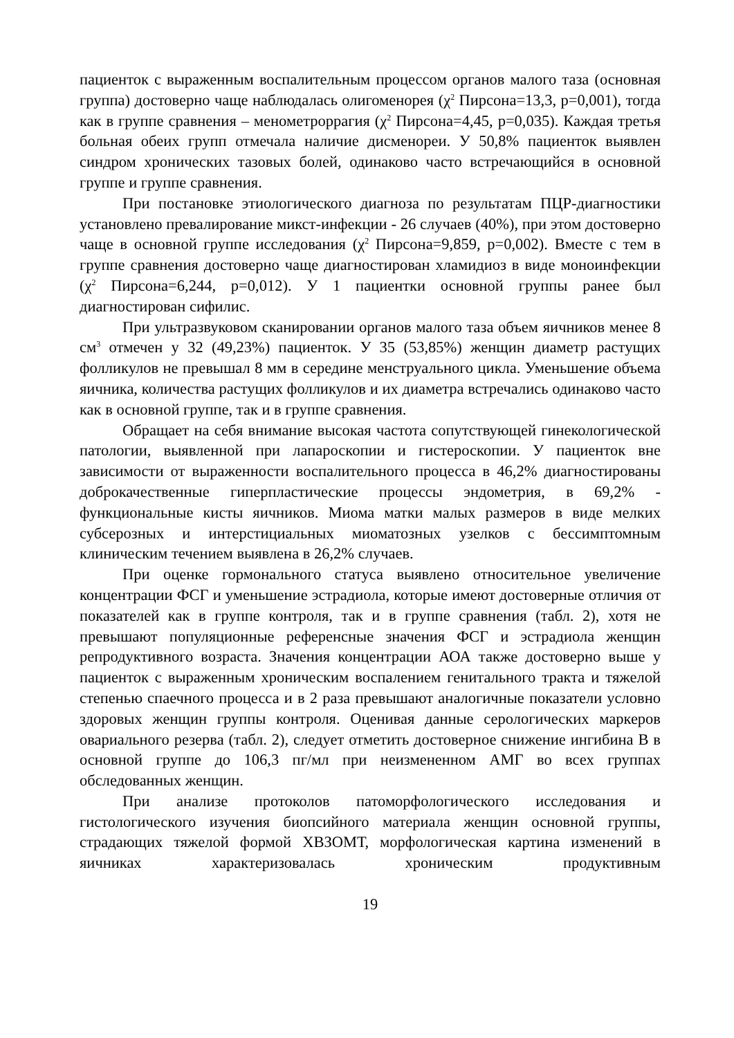пациенток с выраженным воспалительным процессом органов малого таза (основная группа) достоверно чаще наблюдалась олигоменорея (χ<sup>2</sup> Пирсона=13,3, р=0,001), тогда как в группе сравнения – менометроррагия (χ<sup>2</sup> Пирсона=4,45, р=0,035). Каждая третья больная обеих групп отмечала наличие дисменореи. У 50,8% пациенток выявлен синдром хронических тазовых болей, одинаково часто встречающийся в основной группе и группе сравнения.
При постановке этиологического диагноза по результатам ПЦР-диагностики установлено превалирование микст-инфекции - 26 случаев (40%), при этом достоверно чаще в основной группе исследования (χ<sup>2</sup> Пирсона=9,859, р=0,002). Вместе с тем в группе сравнения достоверно чаще диагностирован хламидиоз в виде моноинфекции (χ<sup>2</sup> Пирсона=6,244, р=0,012). У 1 пациентки основной группы ранее был диагностирован сифилис.
При ультразвуковом сканировании органов малого таза объем яичников менее 8 см<sup>3</sup> отмечен у 32 (49,23%) пациенток. У 35 (53,85%) женщин диаметр растущих фолликулов не превышал 8 мм в середине менструального цикла. Уменьшение объема яичника, количества растущих фолликулов и их диаметра встречались одинаково часто как в основной группе, так и в группе сравнения.
Обращает на себя внимание высокая частота сопутствующей гинекологической патологии, выявленной при лапароскопии и гистероскопии. У пациенток вне зависимости от выраженности воспалительного процесса в 46,2% диагностированы доброкачественные гиперпластические процессы эндометрия, в 69,2% - функциональные кисты яичников. Миома матки малых размеров в виде мелких субсерозных и интерстициальных миоматозных узелков с бессимптомным клиническим течением выявлена в 26,2% случаев.
При оценке гормонального статуса выявлено относительное увеличение концентрации ФСГ и уменьшение эстрадиола, которые имеют достоверные отличия от показателей как в группе контроля, так и в группе сравнения (табл. 2), хотя не превышают популяционные референсные значения ФСГ и эстрадиола женщин репродуктивного возраста. Значения концентрации АОА также достоверно выше у пациенток с выраженным хроническим воспалением генитального тракта и тяжелой степенью спаечного процесса и в 2 раза превышают аналогичные показатели условно здоровых женщин группы контроля. Оценивая данные серологических маркеров овариального резерва (табл. 2), следует отметить достоверное снижение ингибина В в основной группе до 106,3 пг/мл при неизмененном АМГ во всех группах обследованных женщин.
При анализе протоколов патоморфологического исследования и гистологического изучения биопсийного материала женщин основной группы, страдающих тяжелой формой ХВЗОМТ, морфологическая картина изменений в яичниках характеризовалась хроническим продуктивным
19